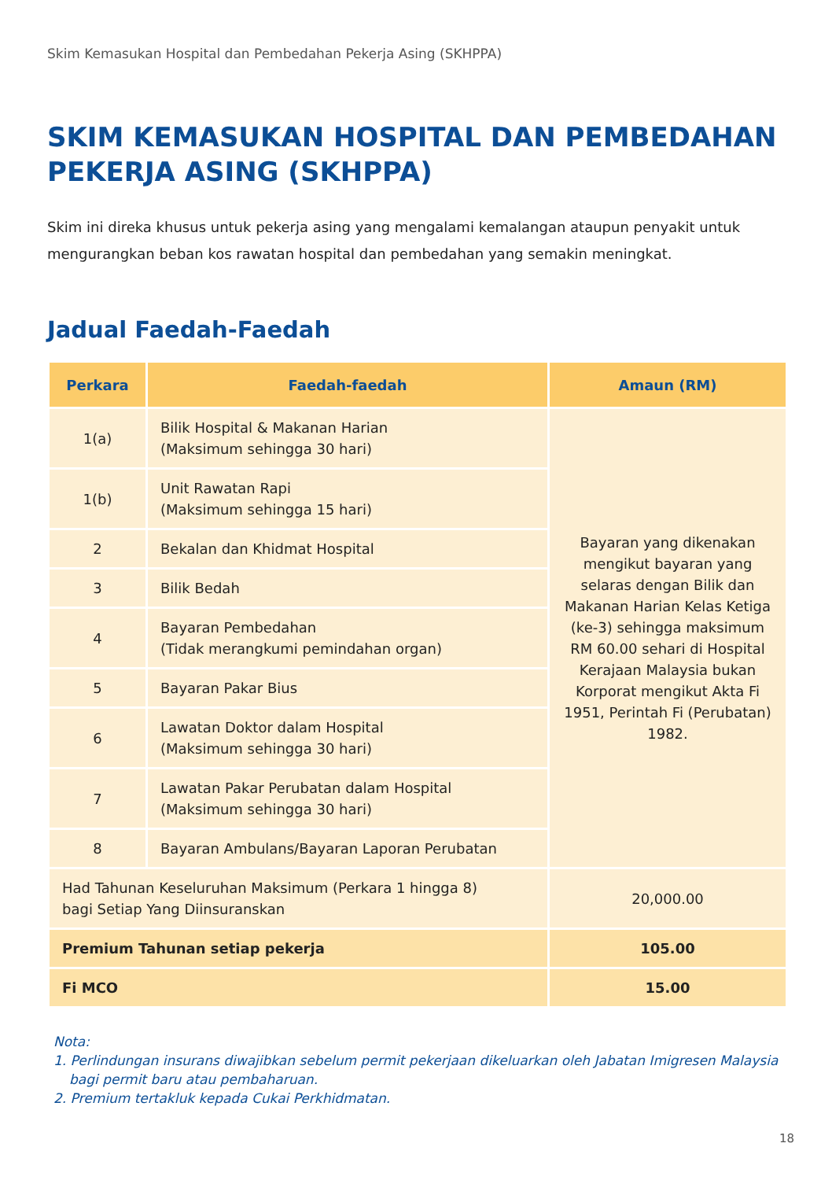Skim Kemasukan Hospital dan Pembedahan Pekerja Asing (SKHPPA)
SKIM KEMASUKAN HOSPITAL DAN PEMBEDAHAN PEKERJA ASING (SKHPPA)
Skim ini direka khusus untuk pekerja asing yang mengalami kemalangan ataupun penyakit untuk mengurangkan beban kos rawatan hospital dan pembedahan yang semakin meningkat.
Jadual Faedah-Faedah
| Perkara | Faedah-faedah | Amaun (RM) |
| --- | --- | --- |
| 1(a) | Bilik Hospital & Makanan Harian (Maksimum sehingga 30 hari) | Bayaran yang dikenakan mengikut bayaran yang selaras dengan Bilik dan Makanan Harian Kelas Ketiga (ke-3) sehingga maksimum RM 60.00 sehari di Hospital Kerajaan Malaysia bukan Korporat mengikut Akta Fi 1951, Perintah Fi (Perubatan) 1982. |
| 1(b) | Unit Rawatan Rapi (Maksimum sehingga 15 hari) | |
| 2 | Bekalan dan Khidmat Hospital | |
| 3 | Bilik Bedah | |
| 4 | Bayaran Pembedahan (Tidak merangkumi pemindahan organ) | |
| 5 | Bayaran Pakar Bius | |
| 6 | Lawatan Doktor dalam Hospital (Maksimum sehingga 30 hari) | |
| 7 | Lawatan Pakar Perubatan dalam Hospital (Maksimum sehingga 30 hari) | |
| 8 | Bayaran Ambulans/Bayaran Laporan Perubatan | |
| Had Tahunan Keseluruhan Maksimum (Perkara 1 hingga 8) bagi Setiap Yang Diinsuranskan | | 20,000.00 |
| Premium Tahunan setiap pekerja | | 105.00 |
| Fi MCO | | 15.00 |
Nota:
1. Perlindungan insurans diwajibkan sebelum permit pekerjaan dikeluarkan oleh Jabatan Imigresen Malaysia bagi permit baru atau pembaharuan.
2. Premium tertakluk kepada Cukai Perkhidmatan.
18